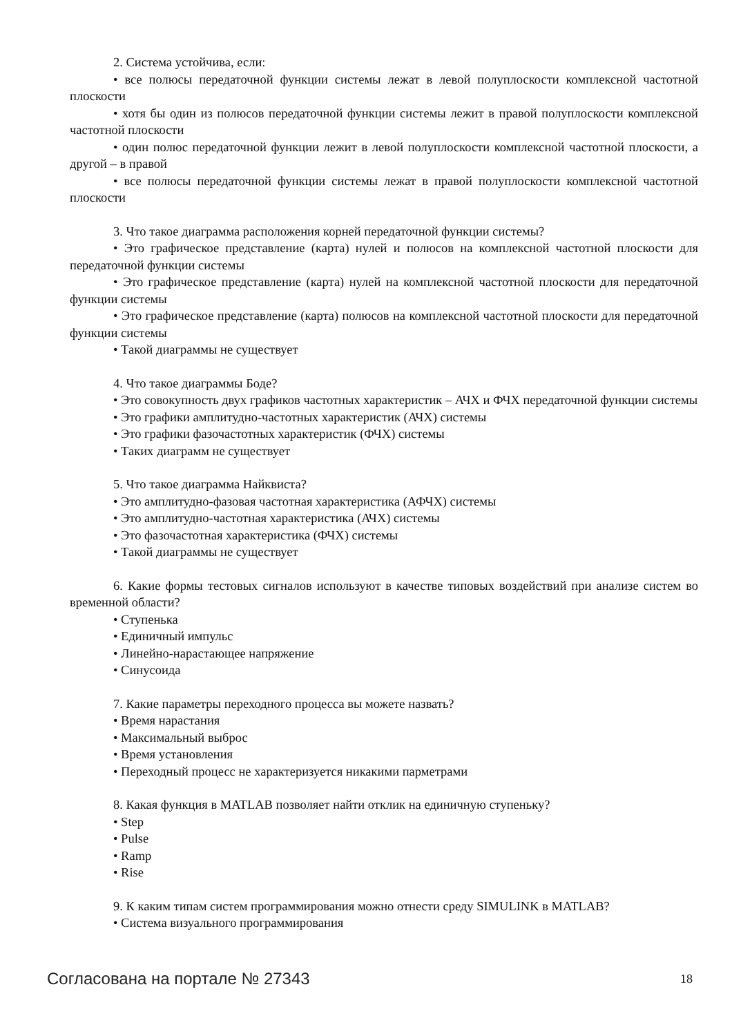2. Система устойчива, если:
• все полюсы передаточной функции системы лежат в левой полуплоскости комплексной частотной плоскости
• хотя бы один из полюсов передаточной функции системы лежит в правой полуплоскости комплексной частотной плоскости
• один полюс передаточной функции лежит в левой полуплоскости комплексной частотной плоскости, а другой – в правой
• все полюсы передаточной функции системы лежат в правой полуплоскости комплексной частотной плоскости
3. Что такое диаграмма расположения корней передаточной функции системы?
• Это графическое представление (карта) нулей и полюсов на комплексной частотной плоскости для передаточной функции системы
• Это графическое представление (карта) нулей на комплексной частотной плоскости для передаточной функции системы
• Это графическое представление (карта) полюсов на комплексной частотной плоскости для передаточной функции системы
• Такой диаграммы не существует
4. Что такое диаграммы Боде?
• Это совокупность двух графиков частотных характеристик – АЧХ и ФЧХ передаточной функции системы
• Это графики амплитудно-частотных характеристик (АЧХ) системы
• Это графики фазочастотных характеристик (ФЧХ) системы
• Таких диаграмм не существует
5. Что такое диаграмма Найквиста?
• Это амплитудно-фазовая частотная характеристика (АФЧХ) системы
• Это амплитудно-частотная характеристика (АЧХ) системы
• Это фазочастотная характеристика (ФЧХ) системы
• Такой диаграммы не существует
6. Какие формы тестовых сигналов используют в качестве типовых воздействий при анализе систем во временной области?
• Ступенька
• Единичный импульс
• Линейно-нарастающее напряжение
• Синусоида
7. Какие параметры переходного процесса вы можете назвать?
• Время нарастания
• Максимальный выброс
• Время установления
• Переходный процесс не характеризуется никакими парметрами
8. Какая функция в MATLAB позволяет найти отклик на единичную ступеньку?
• Step
• Pulse
• Ramp
• Rise
9. К каким типам систем программирования можно отнести среду SIMULINK в MATLAB?
• Система визуального программирования
Согласована на портале № 27343 18